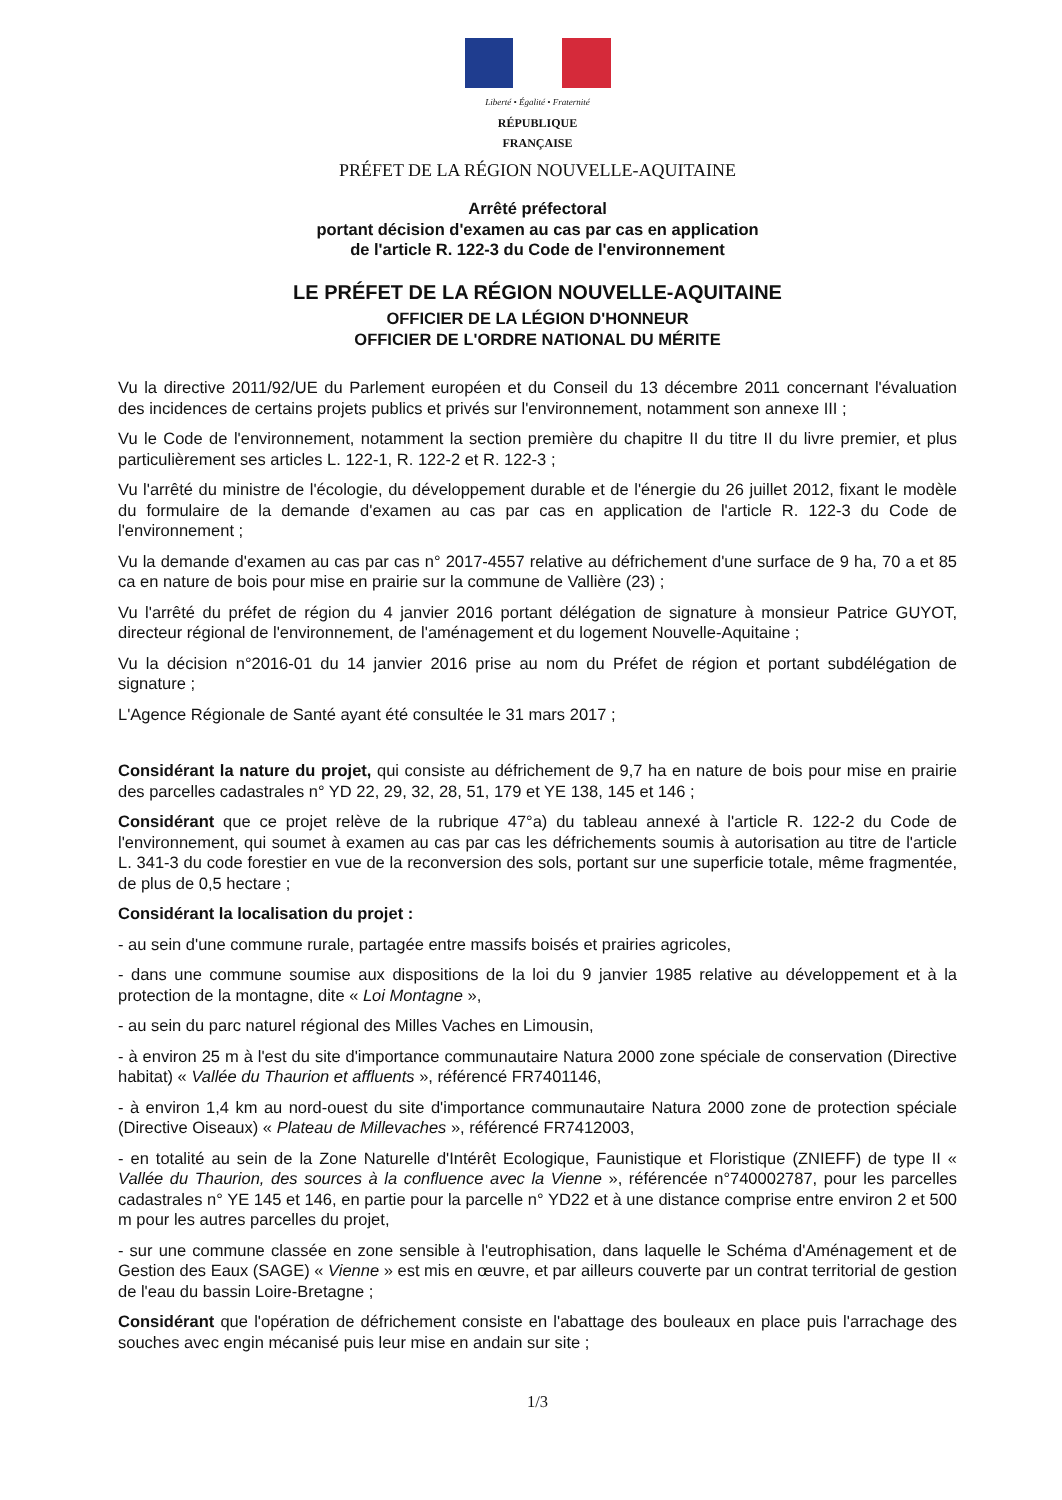Liberté • Égalité • Fraternité
RÉPUBLIQUE FRANÇAISE
PRÉFET DE LA RÉGION NOUVELLE-AQUITAINE
Arrêté préfectoral
portant décision d'examen au cas par cas en application
de l'article R. 122-3 du Code de l'environnement
LE PRÉFET DE LA RÉGION NOUVELLE-AQUITAINE
OFFICIER DE LA LÉGION D'HONNEUR
OFFICIER DE L'ORDRE NATIONAL DU MÉRITE
Vu la directive 2011/92/UE du Parlement européen et du Conseil du 13 décembre 2011 concernant l'évaluation des incidences de certains projets publics et privés sur l'environnement, notamment son annexe III ;
Vu le Code de l'environnement, notamment la section première du chapitre II du titre II du livre premier, et plus particulièrement ses articles L. 122-1, R. 122-2 et R. 122-3 ;
Vu l'arrêté du ministre de l'écologie, du développement durable et de l'énergie du 26 juillet 2012, fixant le modèle du formulaire de la demande d'examen au cas par cas en application de l'article R. 122-3 du Code de l'environnement ;
Vu la demande d'examen au cas par cas n° 2017-4557 relative au défrichement d'une surface de 9 ha, 70 a et 85 ca en nature de bois pour mise en prairie sur la commune de Vallière (23) ;
Vu l'arrêté du préfet de région du 4 janvier 2016 portant délégation de signature à monsieur Patrice GUYOT, directeur régional de l'environnement, de l'aménagement et du logement Nouvelle-Aquitaine ;
Vu la décision n°2016-01 du 14 janvier 2016 prise au nom du Préfet de région et portant subdélégation de signature ;
L'Agence Régionale de Santé ayant été consultée le 31 mars 2017 ;
Considérant la nature du projet, qui consiste au défrichement de 9,7 ha en nature de bois pour mise en prairie des parcelles cadastrales n° YD 22, 29, 32, 28, 51, 179 et YE 138, 145 et 146 ;
Considérant que ce projet relève de la rubrique 47°a) du tableau annexé à l'article R. 122-2 du Code de l'environnement, qui soumet à examen au cas par cas les défrichements soumis à autorisation au titre de l'article L. 341-3 du code forestier en vue de la reconversion des sols, portant sur une superficie totale, même fragmentée, de plus de 0,5 hectare ;
Considérant la localisation du projet :
- au sein d'une commune rurale, partagée entre massifs boisés et prairies agricoles,
- dans une commune soumise aux dispositions de la loi du 9 janvier 1985 relative au développement et à la protection de la montagne, dite « Loi Montagne »,
- au sein du parc naturel régional des Milles Vaches en Limousin,
- à environ 25 m à l'est du site d'importance communautaire Natura 2000 zone spéciale de conservation (Directive habitat) « Vallée du Thaurion et affluents », référencé FR7401146,
- à environ 1,4 km au nord-ouest du site d'importance communautaire Natura 2000 zone de protection spéciale (Directive Oiseaux) « Plateau de Millevaches », référencé FR7412003,
- en totalité au sein de la Zone Naturelle d'Intérêt Ecologique, Faunistique et Floristique (ZNIEFF) de type II « Vallée du Thaurion, des sources à la confluence avec la Vienne », référencée n°740002787, pour les parcelles cadastrales n° YE 145 et 146, en partie pour la parcelle n° YD22 et à une distance comprise entre environ 2 et 500 m pour les autres parcelles du projet,
- sur une commune classée en zone sensible à l'eutrophisation, dans laquelle le Schéma d'Aménagement et de Gestion des Eaux (SAGE) « Vienne » est mis en œuvre, et par ailleurs couverte par un contrat territorial de gestion de l'eau du bassin Loire-Bretagne ;
Considérant que l'opération de défrichement consiste en l'abattage des bouleaux en place puis l'arrachage des souches avec engin mécanisé puis leur mise en andain sur site ;
1/3